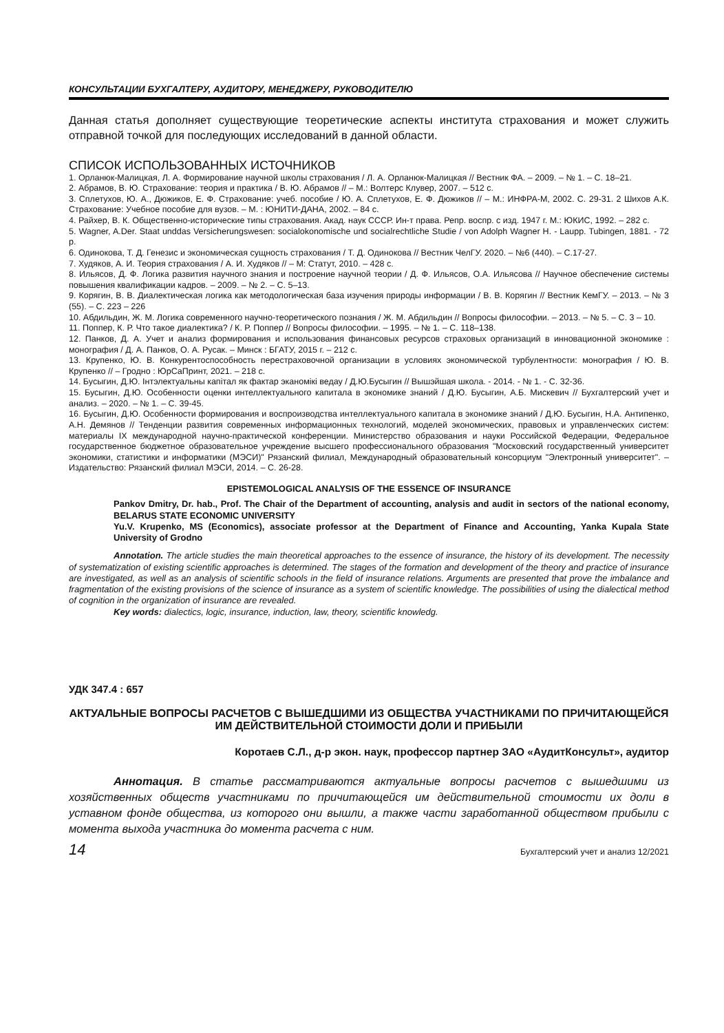КОНСУЛЬТАЦИИ БУХГАЛТЕРУ, АУДИТОРУ, МЕНЕДЖЕРУ, РУКОВОДИТЕЛЮ
Данная статья дополняет существующие теоретические аспекты института страхования и может служить отправной точкой для последующих исследований в данной области.
СПИСОК ИСПОЛЬЗОВАННЫХ ИСТОЧНИКОВ
1. Орланюк-Малицкая, Л. А. Формирование научной школы страхования / Л. А. Орланюк-Малицкая // Вестник ФА. – 2009. – № 1. – С. 18–21.
2. Абрамов, В. Ю. Страхование: теория и практика / В. Ю. Абрамов // – М.: Волтерс Клувер, 2007. – 512 с.
3. Сплетухов, Ю. А., Дюжиков, Е. Ф. Страхование: учеб. пособие / Ю. А. Сплетухов, Е. Ф. Дюжиков // – М.: ИНФРА-М, 2002. С. 29-31. 2 Шихов А.К. Страхование: Учебное пособие для вузов. – М. : ЮНИТИ-ДАНА, 2002. – 84 с.
4. Райхер, В. К. Общественно-исторические типы страхования. Акад. наук СССР. Ин-т права. Репр. воспр. с изд. 1947 г. М.: ЮКИС, 1992. – 282 с.
5. Wagner, A.Der. Staat unddas Versicherungswesen: socialokonomische und socialrechtliche Studie / von Adolph Wagner H. - Laupp. Tubingen, 1881. - 72 p.
6. Одинокова, Т. Д. Генезис и экономическая сущность страхования / Т. Д. Одинокова // Вестник ЧелГУ. 2020. – №6 (440). – С.17-27.
7. Худяков, А. И. Теория страхования / А. И. Худяков // – М: Статут, 2010. – 428 с.
8. Ильясов, Д. Ф. Логика развития научного знания и построение научной теории / Д. Ф. Ильясов, О.А. Ильясова // Научное обеспечение системы повышения квалификации кадров. – 2009. – № 2. – С. 5–13.
9. Корягин, В. В. Диалектическая логика как методологическая база изучения природы информации / В. В. Корягин // Вестник КемГУ. – 2013. – № 3 (55). – С. 223 – 226
10. Абдильдин, Ж. М. Логика современного научно-теоретического познания / Ж. М. Абдильдин // Вопросы философии. – 2013. – № 5. – С. 3 – 10.
11. Поппер, К. Р. Что такое диалектика? / К. Р. Поппер // Вопросы философии. – 1995. – № 1. – С. 118–138.
12. Панков, Д. А. Учет и анализ формирования и использования финансовых ресурсов страховых организаций в инновационной экономике : монография / Д. А. Панков, О. А. Русак. – Минск : БГАТУ, 2015 г. – 212 с.
13. Крупенко, Ю. В. Конкурентоспособность перестраховочной организации в условиях экономической турбулентности: монография / Ю. В. Крупенко // – Гродно : ЮрСаПринт, 2021. – 218 с.
14. Бусыгин, Д.Ю. Інтэлектуальны капітал як фактар эканомікі ведау / Д.Ю.Бусыгин // Вышэйшая школа. - 2014. - № 1. - С. 32-36.
15. Бусыгин, Д.Ю. Особенности оценки интеллектуального капитала в экономике знаний / Д.Ю. Бусыгин, А.Б. Мискевич // Бухгалтерский учет и анализ. – 2020. – № 1. – С. 39-45.
16. Бусыгин, Д.Ю. Особенности формирования и воспроизводства интеллектуального капитала в экономике знаний / Д.Ю. Бусыгин, Н.А. Антипенко, А.Н. Демянов // Тенденции развития современных информационных технологий, моделей экономических, правовых и управленческих систем: материалы IX международной научно-практической конференции. Министерство образования и науки Российской Федерации, Федеральное государственное бюджетное образовательное учреждение высшего профессионального образования "Московский государственный университет экономики, статистики и информатики (МЭСИ)" Рязанский филиал, Международный образовательный консорциум "Электронный университет". – Издательство: Рязанский филиал МЭСИ, 2014. – С. 26-28.
EPISTEMOLOGICAL ANALYSIS OF THE ESSENCE OF INSURANCE
Pankov Dmitry, Dr. hab., Prof. The Chair of the Department of accounting, analysis and audit in sectors of the national economy, BELARUS STATE ECONOMIC UNIVERSITY
Yu.V. Krupenko, MS (Economics), associate professor at the Department of Finance and Accounting, Yanka Kupala State University of Grodno
Annotation. The article studies the main theoretical approaches to the essence of insurance, the history of its development. The necessity of systematization of existing scientific approaches is determined. The stages of the formation and development of the theory and practice of insurance are investigated, as well as an analysis of scientific schools in the field of insurance relations. Arguments are presented that prove the imbalance and fragmentation of the existing provisions of the science of insurance as a system of scientific knowledge. The possibilities of using the dialectical method of cognition in the organization of insurance are revealed.
Key words: dialectics, logic, insurance, induction, law, theory, scientific knowledg.
УДК 347.4 : 657
АКТУАЛЬНЫЕ ВОПРОСЫ РАСЧЕТОВ С ВЫШЕДШИМИ ИЗ ОБЩЕСТВА УЧАСТНИКАМИ ПО ПРИЧИТАЮЩЕЙСЯ ИМ ДЕЙСТВИТЕЛЬНОЙ СТОИМОСТИ ДОЛИ И ПРИБЫЛИ
Коротаев С.Л., д-р экон. наук, профессор партнер ЗАО «АудитКонсульт», аудитор
Аннотация. В статье рассматриваются актуальные вопросы расчетов с вышедшими из хозяйственных обществ участниками по причитающейся им действительной стоимости их доли в уставном фонде общества, из которого они вышли, а также части заработанной обществом прибыли с момента выхода участника до момента расчета с ним.
14 Бухгалтерский учет и анализ 12/2021